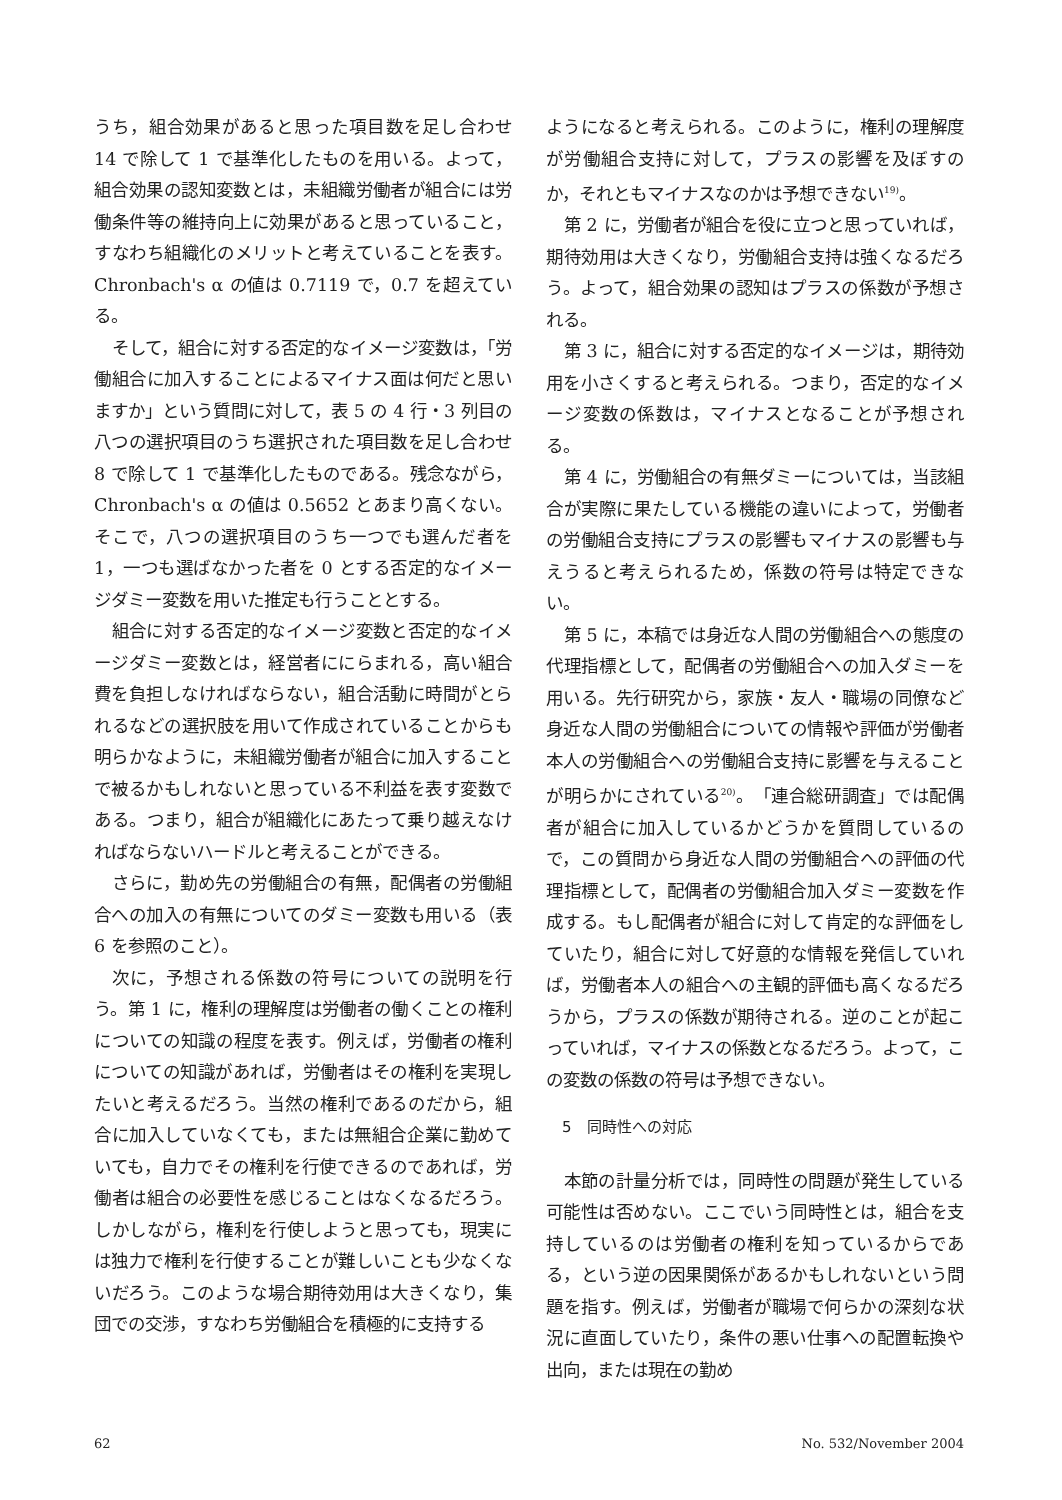うち，組合効果があると思った項目数を足し合わせ 14 で除して 1 で基準化したものを用いる。よって，組合効果の認知変数とは，未組織労働者が組合には労働条件等の維持向上に効果があると思っていること，すなわち組織化のメリットと考えていることを表す。Chronbach's α の値は 0.7119 で，0.7 を超えている。
そして，組合に対する否定的なイメージ変数は，「労働組合に加入することによるマイナス面は何だと思いますか」という質問に対して，表 5 の 4 行・3 列目の八つの選択項目のうち選択された項目数を足し合わせ 8 で除して 1 で基準化したものである。残念ながら，Chronbach's α の値は 0.5652 とあまり高くない。そこで，八つの選択項目のうち一つでも選んだ者を 1，一つも選ばなかった者を 0 とする否定的なイメージダミー変数を用いた推定も行うこととする。
組合に対する否定的なイメージ変数と否定的なイメージダミー変数とは，経営者ににらまれる，高い組合費を負担しなければならない，組合活動に時間がとられるなどの選択肢を用いて作成されていることからも明らかなように，未組織労働者が組合に加入することで被るかもしれないと思っている不利益を表す変数である。つまり，組合が組織化にあたって乗り越えなければならないハードルと考えることができる。
さらに，勤め先の労働組合の有無，配偶者の労働組合への加入の有無についてのダミー変数も用いる（表 6 を参照のこと）。
次に，予想される係数の符号についての説明を行う。第 1 に，権利の理解度は労働者の働くことの権利についての知識の程度を表す。例えば，労働者の権利についての知識があれば，労働者はその権利を実現したいと考えるだろう。当然の権利であるのだから，組合に加入していなくても，または無組合企業に勤めていても，自力でその権利を行使できるのであれば，労働者は組合の必要性を感じることはなくなるだろう。しかしながら，権利を行使しようと思っても，現実には独力で権利を行使することが難しいことも少なくないだろう。このような場合期待効用は大きくなり，集団での交渉，すなわち労働組合を積極的に支持する
ようになると考えられる。このように，権利の理解度が労働組合支持に対して，プラスの影響を及ぼすのか，それともマイナスなのかは予想できない<sup>19)</sup>。
第 2 に，労働者が組合を役に立つと思っていれば，期待効用は大きくなり，労働組合支持は強くなるだろう。よって，組合効果の認知はプラスの係数が予想される。
第 3 に，組合に対する否定的なイメージは，期待効用を小さくすると考えられる。つまり，否定的なイメージ変数の係数は，マイナスとなることが予想される。
第 4 に，労働組合の有無ダミーについては，当該組合が実際に果たしている機能の違いによって，労働者の労働組合支持にプラスの影響もマイナスの影響も与えうると考えられるため，係数の符号は特定できない。
第 5 に，本稿では身近な人間の労働組合への態度の代理指標として，配偶者の労働組合への加入ダミーを用いる。先行研究から，家族・友人・職場の同僚など身近な人間の労働組合についての情報や評価が労働者本人の労働組合への労働組合支持に影響を与えることが明らかにされている<sup>20)</sup>。「連合総研調査」では配偶者が組合に加入しているかどうかを質問しているので，この質問から身近な人間の労働組合への評価の代理指標として，配偶者の労働組合加入ダミー変数を作成する。もし配偶者が組合に対して肯定的な評価をしていたり，組合に対して好意的な情報を発信していれば，労働者本人の組合への主観的評価も高くなるだろうから，プラスの係数が期待される。逆のことが起こっていれば，マイナスの係数となるだろう。よって，この変数の係数の符号は予想できない。
5　同時性への対応
本節の計量分析では，同時性の問題が発生している可能性は否めない。ここでいう同時性とは，組合を支持しているのは労働者の権利を知っているからである，という逆の因果関係があるかもしれないという問題を指す。例えば，労働者が職場で何らかの深刻な状況に直面していたり，条件の悪い仕事への配置転換や出向，または現在の勤め
62 No. 532/November 2004